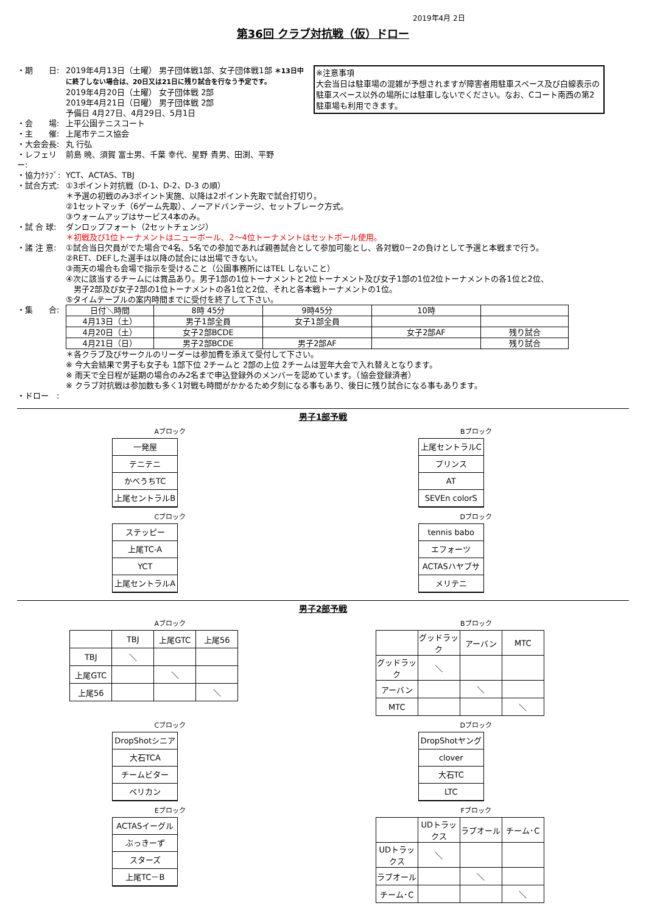2019年4月 2日
第36回 クラブ対抗戦（仮）ドロー
※注意事項
大会当日は駐車場の混雑が予想されますが障害者用駐車スペース及び白線表示の駐車スペース以外の場所には駐車しないでください。なお、Cコート南西の第2駐車場も利用できます。
・期　　日: 2019年4月13日（土曜） 男子団体戦1部、女子団体戦1部 ＊13日中に終了しない場合は、20日又は21日に残り試合を行なう予定です。
2019年4月20日（土曜） 女子団体戦 2部
2019年4月21日（日曜） 男子団体戦 2部
予備日 4月27日、4月29日、5月1日
・会　　場: 上平公園テニスコート
・主　　催: 上尾市テニス協会
・大会会長: 丸 行弘
・レフェリー: 前島 暁、須賀 富士男、千葉 幸代、星野 貴男、田渕、平野
・協力ｸﾗﾌﾞ: YCT、ACTAS、TBJ
・試合方式: ①3ポイント対抗戦（D-1、D-2、D-3 の順）
＊予選の初戦のみ3ポイント実施、以降は2ポイント先取で試合打切り。
②1セットマッチ（6ゲーム先取）、ノーアドバンテージ、セットブレーク方式。
③ウォームアップはサービス4本のみ。
・試 合 球: ダンロップフォート（2セットチェンジ）
＊初戦及び1位トーナメントはニューボール、2～4位トーナメントはセットボール使用。
・諸 注 意: ①試合当日欠員がでた場合で4名、5名での参加であれば親善試合として参加可能とし、各対戦0－2の負けとして予選と本戦まで行う。
②RET、DEFした選手は以降の試合には出場できない。
③雨天の場合も会場で指示を受けること（公園事務所にはTEL しないこと）
④次に該当するチームには賞品あり。男子1部の1位トーナメントと2位トーナメント及び女子1部の1位2位トーナメントの各1位と2位、
　男子2部及び女子2部の1位トーナメントの各1位と2位、それと各本戦トーナメントの1位。
⑤タイムテーブルの案内時間までに受付を終了して下さい。
・集　　合:
| 日付＼時間 | 8時 45分 | 9時45分 | 10時 | |
| 4月13日（土） | 男子1部全員 | 女子1部全員 | | |
| 4月20日（土） | 女子2部BCDE | | 女子2部AF | 残り試合 |
| 4月21日（日） | 男子2部BCDE | 男子2部AF | | 残り試合 |
＊各クラブ及びサークルのリーダーは参加費を添えて受付して下さい。
※ 今大会結果で男子も女子も 1部下位 2チームと 2部の上位 2チームは翌年大会で入れ替えとなります。
※ 雨天で全日程が延期の場合のみ2名まで申込登録外のメンバーを認めています。（協会登録済者）
※ クラブ対抗戦は参加数も多く1対戦も時間がかかるため夕刻になる事もあり、後日に残り試合になる事もあります。
・ドロー　:
男子1部予戦
Aブロック
一発屋
テニテニ
かべうちTC
上尾セントラルB
Bブロック
上尾セントラルC
プリンス
AT
SEVEn colorS
Cブロック
ステッピー
上尾TC-A
YCT
上尾セントラルA
Dブロック
tennis babo
エフォーツ
ACTASハヤブサ
メリテニ
男子2部予戦
Aブロック
| | TBJ | 上尾GTC | 上尾56 |
| TBJ | ＼ | | |
| 上尾GTC | | ＼ | |
| 上尾56 | | | ＼ |
Bブロック
| | グッドラック | アーバン | MTC |
| グッドラック | ＼ | | |
| アーバン | | ＼ | |
| MTC | | | ＼ |
Cブロック
DropShotシニア
大石TCA
チームビター
ペリカン
Dブロック
DropShotヤング
clover
大石TC
LTC
Eブロック
ACTASイーグル
ぶっきーず
スターズ
上尾TC－B
Fブロック
| | UDトラックス | ラブオール | チーム･C |
| UDトラックス | ＼ | | |
| ラブオール | | ＼ | |
| チーム･C | | | ＼ |